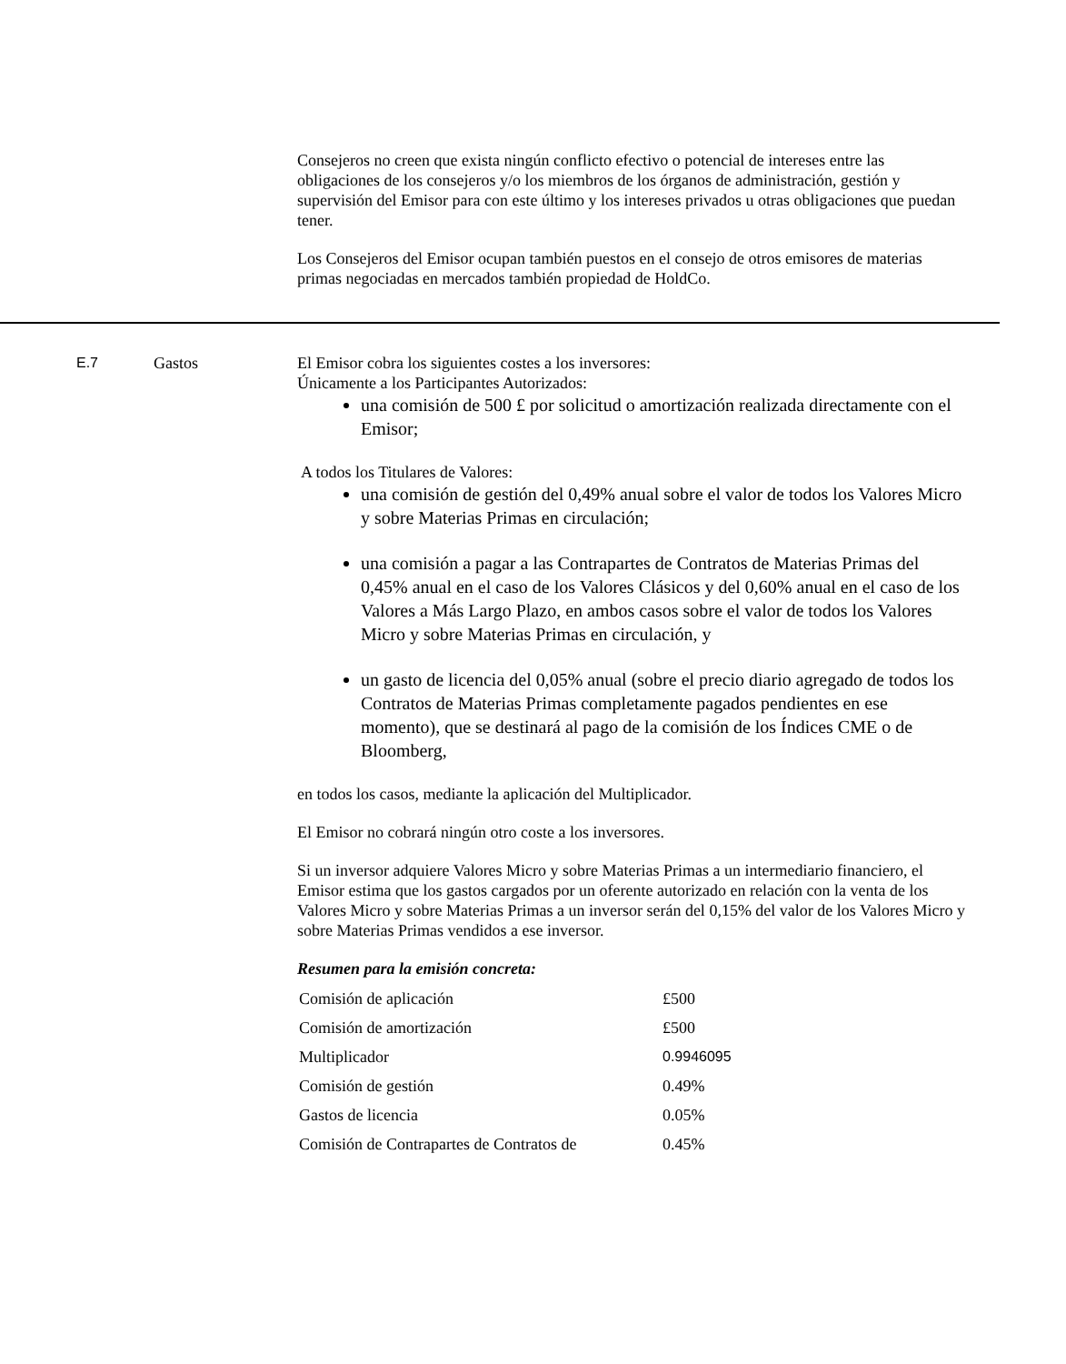Consejeros no creen que exista ningún conflicto efectivo o potencial de intereses entre las obligaciones de los consejeros y/o los miembros de los órganos de administración, gestión y supervisión del Emisor para con este último y los intereses privados u otras obligaciones que puedan tener.
Los Consejeros del Emisor ocupan también puestos en el consejo de otros emisores de materias primas negociadas en mercados también propiedad de HoldCo.
E.7 Gastos El Emisor cobra los siguientes costes a los inversores:
Únicamente a los Participantes Autorizados:
una comisión de 500 £ por solicitud o amortización realizada directamente con el Emisor;
A todos los Titulares de Valores:
una comisión de gestión del 0,49% anual sobre el valor de todos los Valores Micro y sobre Materias Primas en circulación;
una comisión a pagar a las Contrapartes de Contratos de Materias Primas del 0,45% anual en el caso de los Valores Clásicos y del 0,60% anual en el caso de los Valores a Más Largo Plazo, en ambos casos sobre el valor de todos los Valores Micro y sobre Materias Primas en circulación, y
un gasto de licencia del 0,05% anual (sobre el precio diario agregado de todos los Contratos de Materias Primas completamente pagados pendientes en ese momento), que se destinará al pago de la comisión de los Índices CME o de Bloomberg,
en todos los casos, mediante la aplicación del Multiplicador.
El Emisor no cobrará ningún otro coste a los inversores.
Si un inversor adquiere Valores Micro y sobre Materias Primas a un intermediario financiero, el Emisor estima que los gastos cargados por un oferente autorizado en relación con la venta de los Valores Micro y sobre Materias Primas a un inversor serán del 0,15% del valor de los Valores Micro y sobre Materias Primas vendidos a ese inversor.
Resumen para la emisión concreta:
| Comisión de aplicación | £500 |
| Comisión de amortización | £500 |
| Multiplicador | 0.9946095 |
| Comisión de gestión | 0.49% |
| Gastos de licencia | 0.05% |
| Comisión de Contrapartes de Contratos de | 0.45% |